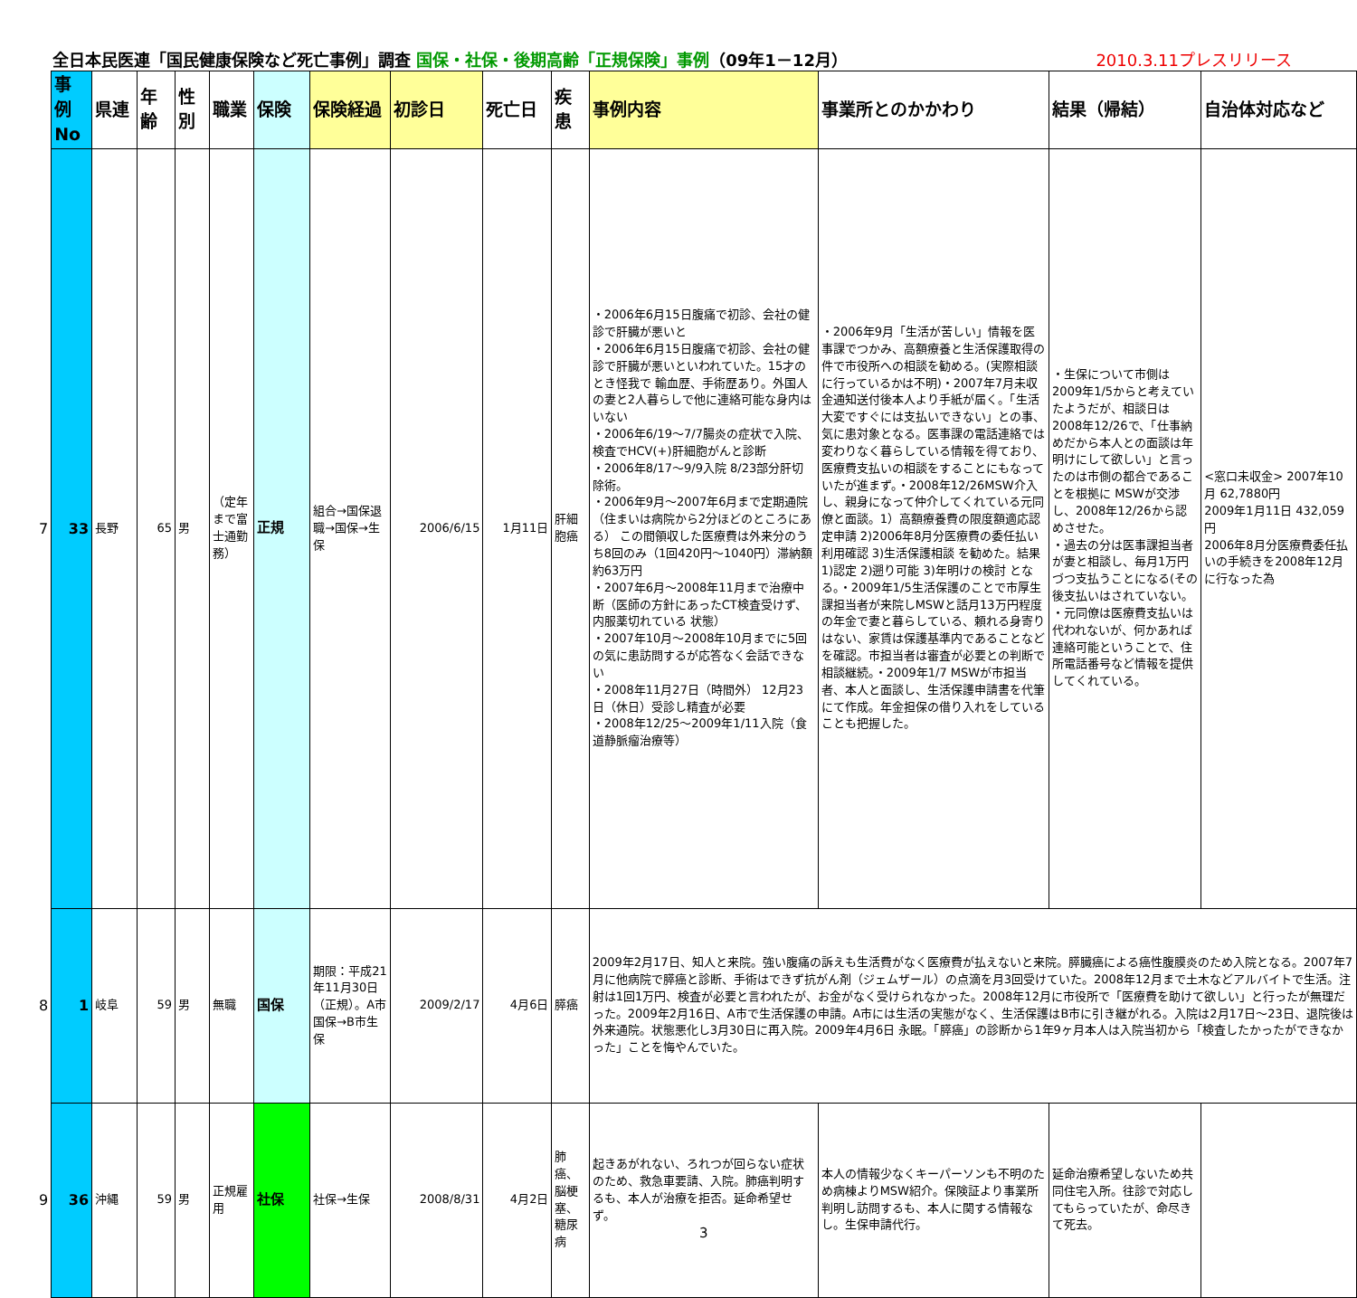全日本民医連「国民健康保険など死亡事例」調査 国保・社保・後期高齢「正規保険」事例（09年1－12月）
2010.3.11プレスリリース
| | 事例No | 県連 | 年齢 | 性別 | 職業 | 保険 | 保険経過 | 初診日 | 死亡日 | 疾患 | 事例内容 | 事業所とのかかわり | 結果（帰結） | 自治体対応など |
| 7 | 33 | 長野 | 65 | 男 | （定年まで富士通勤務） | 正規 | 組合→国保退職→国保→生保 | 2006/6/15 | 1月11日 | 肝細胞癌 | ・2006年6月15日腹痛で初診、会社の健診で肝臓が悪いと ・2006年6月15日腹痛で初診、会社の健診で肝臓が悪いといわれていた。15才のとき怪我で 輸血歴、手術歴あり。外国人の妻と2人暮らしで他に連絡可能な身内はいない ・2006年6/19～7/7腸炎の症状で入院、検査でHCV(+)肝細胞がんと診断 ・2006年8/17～9/9入院 8/23部分肝切除術。 ・2006年9月～2007年6月まで定期通院（住まいは病院から2分ほどのところにある） この間領収した医療費は外来分のうち8回のみ（1回420円～1040円）滞納額約63万円 ・2007年6月～2008年11月まで治療中断（医師の方針にあったCT検査受けず、内服薬切れている 状態） ・2007年10月～2008年10月までに5回の気に患訪問するが応答なく会話できない ・2008年11月27日（時間外） 12月23日（休日）受診し精査が必要 ・2008年12/25～2009年1/11入院（食道静脈瘤治療等） | ・2006年9月「生活が苦しい」情報を医事課でつかみ、高額療養と生活保護取得の件で市役所への相談を勧める。(実際相談に行っているかは不明)・2007年7月未収金通知送付後本人より手紙が届く。「生活大変ですぐには支払いできない」との事、気に患対象となる。医事課の電話連絡では変わりなく暮らしている情報を得ており、医療費支払いの相談をすることにもなっていたが進まず。・2008年12/26MSW介入し、親身になって仲介してくれている元同僚と面談。1）高額療養費の限度額適応認定申請 2)2006年8月分医療費の委任払い利用確認 3)生活保護相談 を勧めた。結果 1)認定 2)遡り可能 3)年明けの検討 となる。・2009年1/5生活保護のことで市厚生課担当者が来院しMSWと話月13万円程度の年金で妻と暮らしている、頼れる身寄りはない、家賃は保護基準内であることなどを確認。市担当者は審査が必要との判断で相談継続。・2009年1/7 MSWが市担当者、本人と面談し、生活保護申請書を代筆にて作成。年金担保の借り入れをしていることも把握した。 | ・生保について市側は2009年1/5からと考えていたようだが、相談日は2008年12/26で、「仕事納めだから本人との面談は年明けにして欲しい」と言ったのは市側の都合であることを根拠に MSWが交渉し、2008年12/26から認めさせた。 ・過去の分は医事課担当者が妻と相談し、毎月1万円づつ支払うことになる(その後支払いはされていない。 ・元同僚は医療費支払いは代われないが、何かあれば連絡可能ということで、住所電話番号など情報を提供してくれている。 | <窓口未収金> 2007年10月 62,7880円 2009年1月11日 432,059円 2006年8月分医療費委任払いの手続きを2008年12月に行なった為 |
| 8 | 1 | 岐阜 | 59 | 男 | 無職 | 国保 | 期限：平成21年11月30日（正規）。A市国保→B市生保 | 2009/2/17 | 4月6日 | 膵癌 | 2009年2月17日、知人と来院。強い腹痛の訴えも生活費がなく医療費が払えないと来院。膵臓癌による癌性腹膜炎のため入院となる。2007年7月に他病院で膵癌と診断、手術はできず抗がん剤（ジェムザール）の点滴を月3回受けていた。2008年12月まで土木などアルバイトで生活。注射は1回1万円、検査が必要と言われたが、お金がなく受けられなかった。2008年12月に市役所で「医療費を助けて欲しい」と行ったが無理だった。2009年2月16日、A市で生活保護の申請。A市には生活の実態がなく、生活保護はB市に引き継がれる。入院は2月17日～23日、退院後は外来通院。状態悪化し3月30日に再入院。2009年4月6日 永眠。「膵癌」の診断から1年9ヶ月本人は入院当初から「検査したかったができなかった」ことを悔やんでいた。 | | | |
| 9 | 36 | 沖縄 | 59 | 男 | 正規雇用 | 社保 | 社保→生保 | 2008/8/31 | 4月2日 | 肺癌、脳梗塞、糖尿病 | 起きあがれない、ろれつが回らない症状のため、救急車要請、入院。肺癌判明するも、本人が治療を拒否。延命希望せず。 3 | 本人の情報少なくキーパーソンも不明のため病棟よりMSW紹介。保険証より事業所判明し訪問するも、本人に関する情報なし。生保申請代行。 | 延命治療希望しないため共同住宅入所。往診で対応してもらっていたが、命尽きて死去。 | |